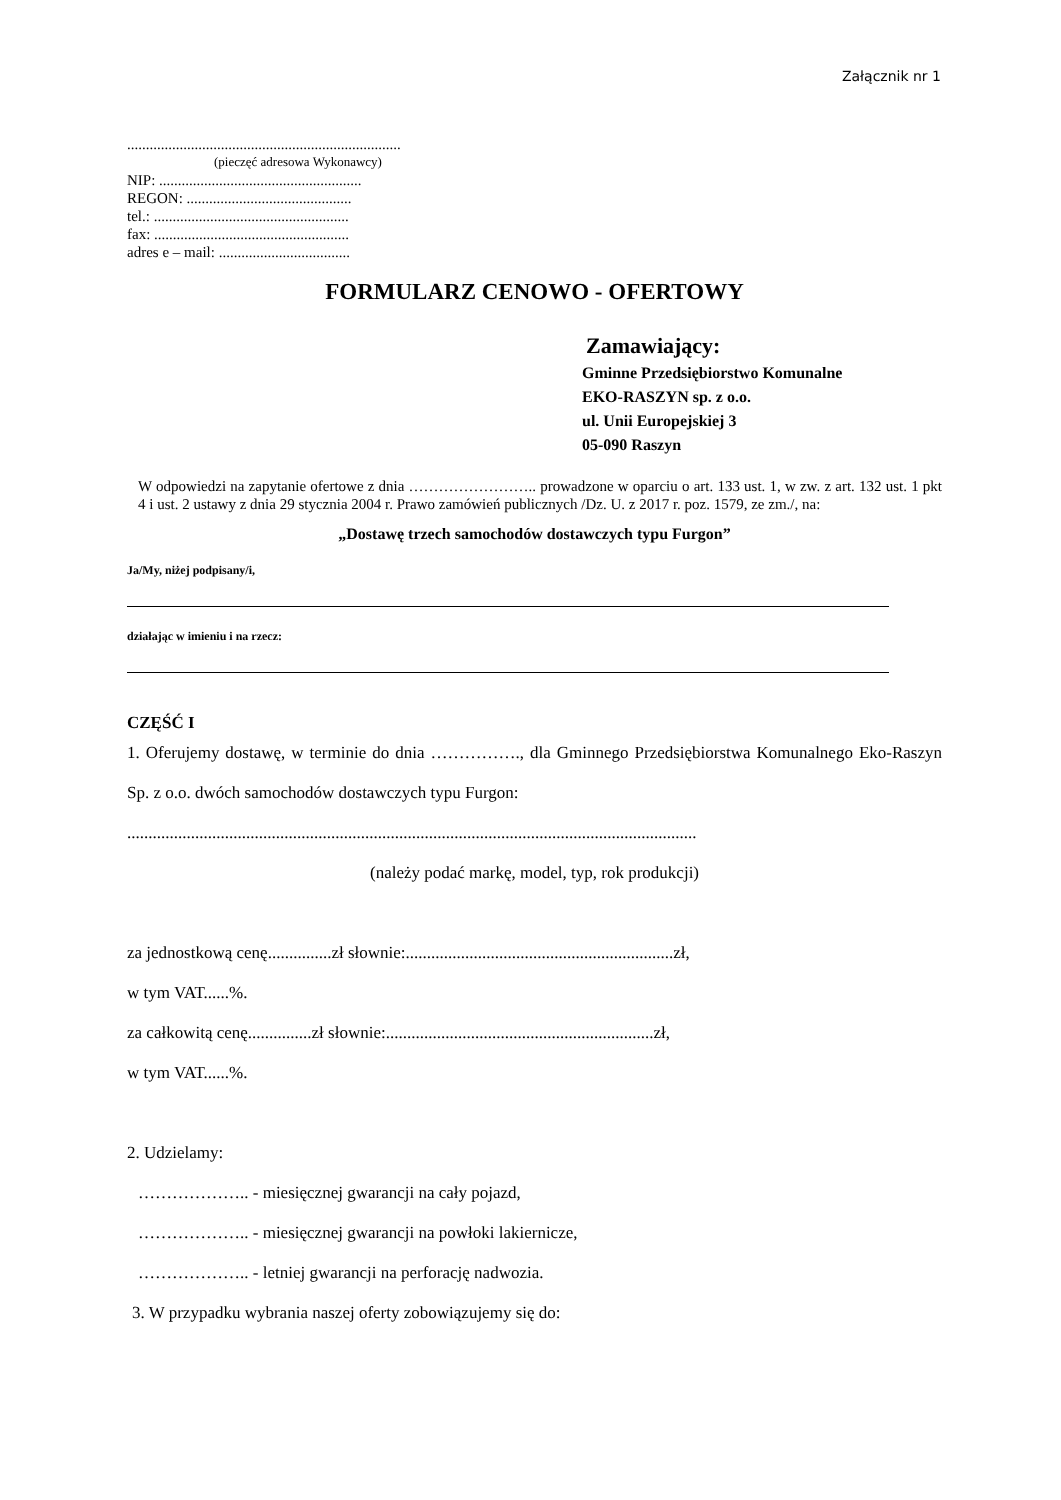Załącznik nr 1
.........................................................................
(pieczęć adresowa Wykonawcy)
NIP: ......................................................
REGON: ............................................
tel.: ....................................................
fax: ....................................................
adres e – mail: ...................................
FORMULARZ CENOWO - OFERTOWY
Zamawiający:
Gminne Przedsiębiorstwo Komunalne
EKO-RASZYN sp. z o.o.
ul. Unii Europejskiej 3
05-090 Raszyn
W odpowiedzi na zapytanie ofertowe z dnia …………………….. prowadzone w oparciu o art. 133 ust. 1, w zw. z art. 132 ust. 1 pkt 4 i ust. 2 ustawy z dnia 29 stycznia 2004 r. Prawo zamówień publicznych /Dz. U. z 2017 r. poz. 1579, ze zm./, na:
„Dostawę trzech samochodów dostawczych typu Furgon”
Ja/My, niżej podpisany/i,
działając w imieniu i na rzecz:
CZĘŚĆ I
1. Oferujemy dostawę, w terminie do dnia ……………., dla Gminnego Przedsiębiorstwa Komunalnego Eko-Raszyn Sp. z o.o. dwóch samochodów dostawczych typu Furgon:
......................................................................................................................................
(należy podać markę, model, typ, rok produkcji)
za jednostkową cenę...............zł słownie:...............................................................zł,
w tym VAT......%.
za całkowitą cenę...............zł słownie:...............................................................zł,
w tym VAT......%.
2. Udzielamy:
……………….. - miesięcznej gwarancji na cały pojazd,
……………….. - miesięcznej gwarancji na powłoki lakiernicze,
……………….. - letniej gwarancji na perforację nadwozia.
3. W przypadku wybrania naszej oferty zobowiązujemy się do: